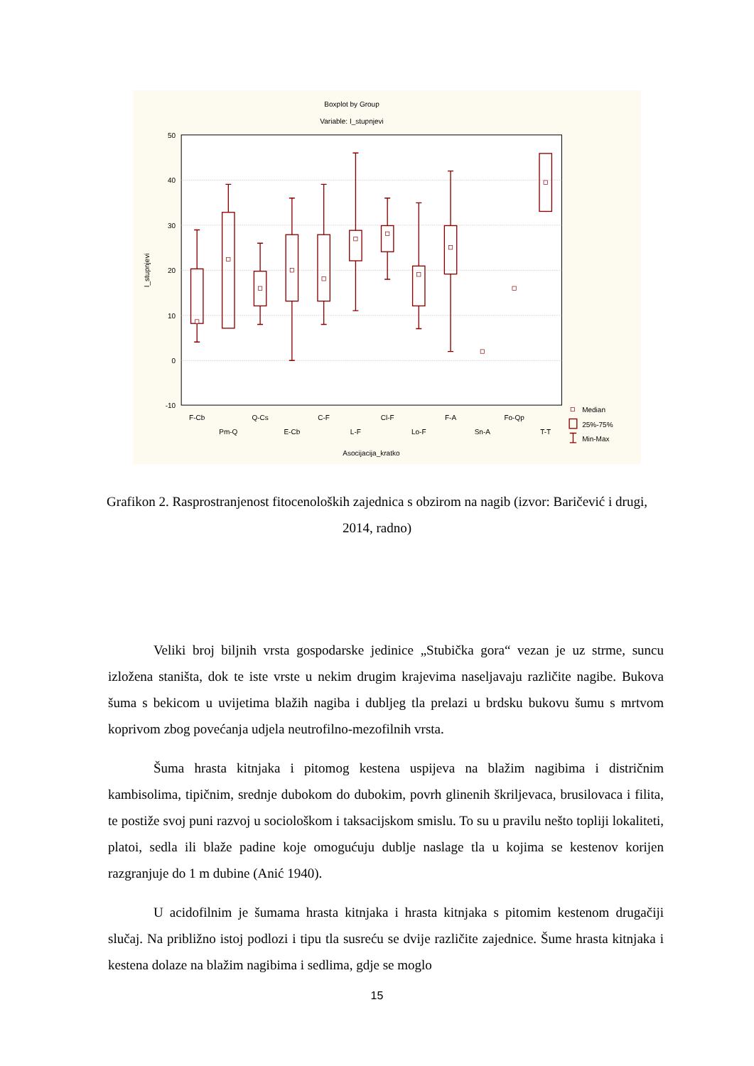Boxplot by Group
Variable: I_stupnjevi
50
40
30
20
10
0
-10
I_stupnjevi
F-Cb
Pm-Q
Q-Cs
E-Cb
C-F
L-F
Cl-F
Lo-F
F-A
Sn-A
Fo-Qp
T-T
Asocijacija_kratko
Median
25%-75%
Min-Max
Grafikon 2. Rasprostranjenost fitocenoloških zajednica s obzirom na nagib (izvor: Baričević i drugi, 2014, radno)
Veliki broj biljnih vrsta gospodarske jedinice „Stubička gora“ vezan je uz strme, suncu izložena staništa, dok te iste vrste u nekim drugim krajevima naseljavaju različite nagibe. Bukova šuma s bekicom u uvijetima blažih nagiba i dubljeg tla prelazi u brdsku bukovu šumu s mrtvom koprivom zbog povećanja udjela neutrofilno-mezofilnih vrsta.
Šuma hrasta kitnjaka i pitomog kestena uspijeva na blažim nagibima i distričnim kambisolima, tipičnim, srednje dubokom do dubokim, povrh glinenih škriljevaca, brusilovaca i filita, te postiže svoj puni razvoj u sociološkom i taksacijskom smislu. To su u pravilu nešto topliji lokaliteti, platoi, sedla ili blaže padine koje omogućuju dublje naslage tla u kojima se kestenov korijen razgranjuje do 1 m dubine (Anić 1940).
U acidofilnim je šumama hrasta kitnjaka i hrasta kitnjaka s pitomim kestenom drugačiji slučaj. Na približno istoj podlozi i tipu tla susreću se dvije različite zajednice. Šume hrasta kitnjaka i kestena dolaze na blažim nagibima i sedlima, gdje se moglo
15